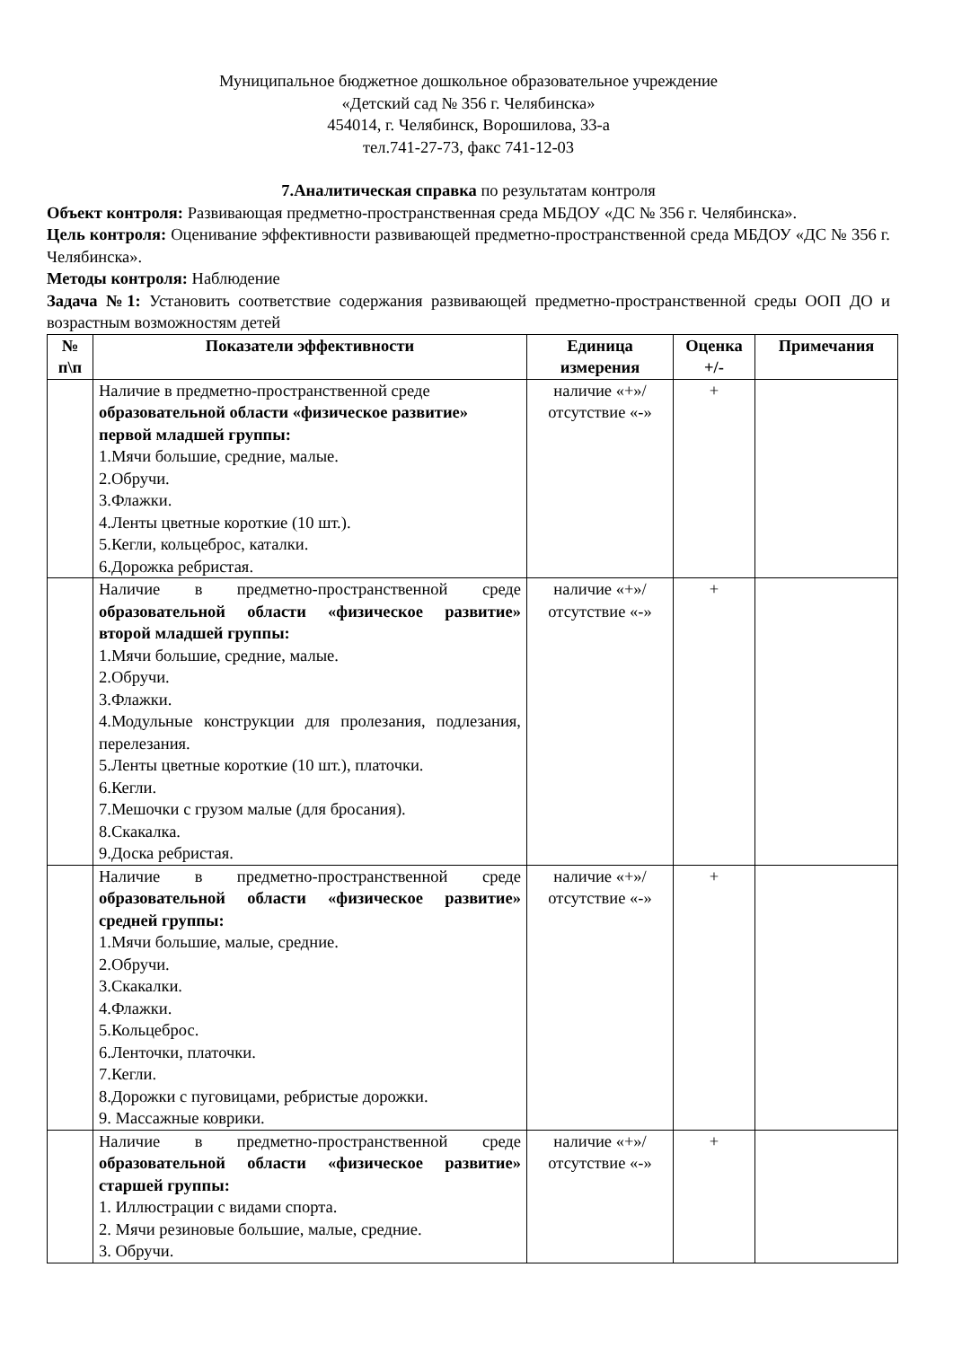Муниципальное бюджетное дошкольное образовательное учреждение
«Детский сад № 356 г. Челябинска»
454014, г. Челябинск, Ворошилова, 33-а
тел.741-27-73, факс 741-12-03
7.Аналитическая справка по результатам контроля
Объект контроля: Развивающая предметно-пространственная среда МБДОУ «ДС № 356 г. Челябинска».
Цель контроля: Оценивание эффективности развивающей предметно-пространственной среда МБДОУ «ДС № 356 г. Челябинска».
Методы контроля: Наблюдение
Задача №1: Установить соответствие содержания развивающей предметно-пространственной среды ООП ДО и возрастным возможностям детей
| № п\п | Показатели эффективности | Единица измерения | Оценка +/- | Примечания |
| --- | --- | --- | --- | --- |
| | Наличие в предметно-пространственной среде образовательной области «физическое развитие» первой младшей группы: 1.Мячи большие, средние, малые. 2.Обручи. 3.Флажки. 4.Ленты цветные короткие (10 шт.). 5.Кегли, кольцеброс, каталки. 6.Дорожка ребристая. | наличие «+»/ отсутствие «-» | + | |
| | Наличие в предметно-пространственной среде образовательной области «физическое развитие» второй младшей группы: 1.Мячи большие, средние, малые. 2.Обручи. 3.Флажки. 4.Модульные конструкции для пролезания, подлезания, перелезания. 5.Ленты цветные короткие (10 шт.), платочки. 6.Кегли. 7.Мешочки с грузом малые (для бросания). 8.Скакалка. 9.Доска ребристая. | наличие «+»/ отсутствие «-» | + | |
| | Наличие в предметно-пространственной среде образовательной области «физическое развитие» средней группы: 1.Мячи большие, малые, средние. 2.Обручи. 3.Скакалки. 4.Флажки. 5.Кольцеброс. 6.Ленточки, платочки. 7.Кегли. 8.Дорожки с пуговицами, ребристые дорожки. 9. Массажные коврики. | наличие «+»/ отсутствие «-» | + | |
| | Наличие в предметно-пространственной среде образовательной области «физическое развитие» старшей группы: 1. Иллюстрации с видами спорта. 2. Мячи резиновые большие, малые, средние. 3. Обручи. | наличие «+»/ отсутствие «-» | + | |